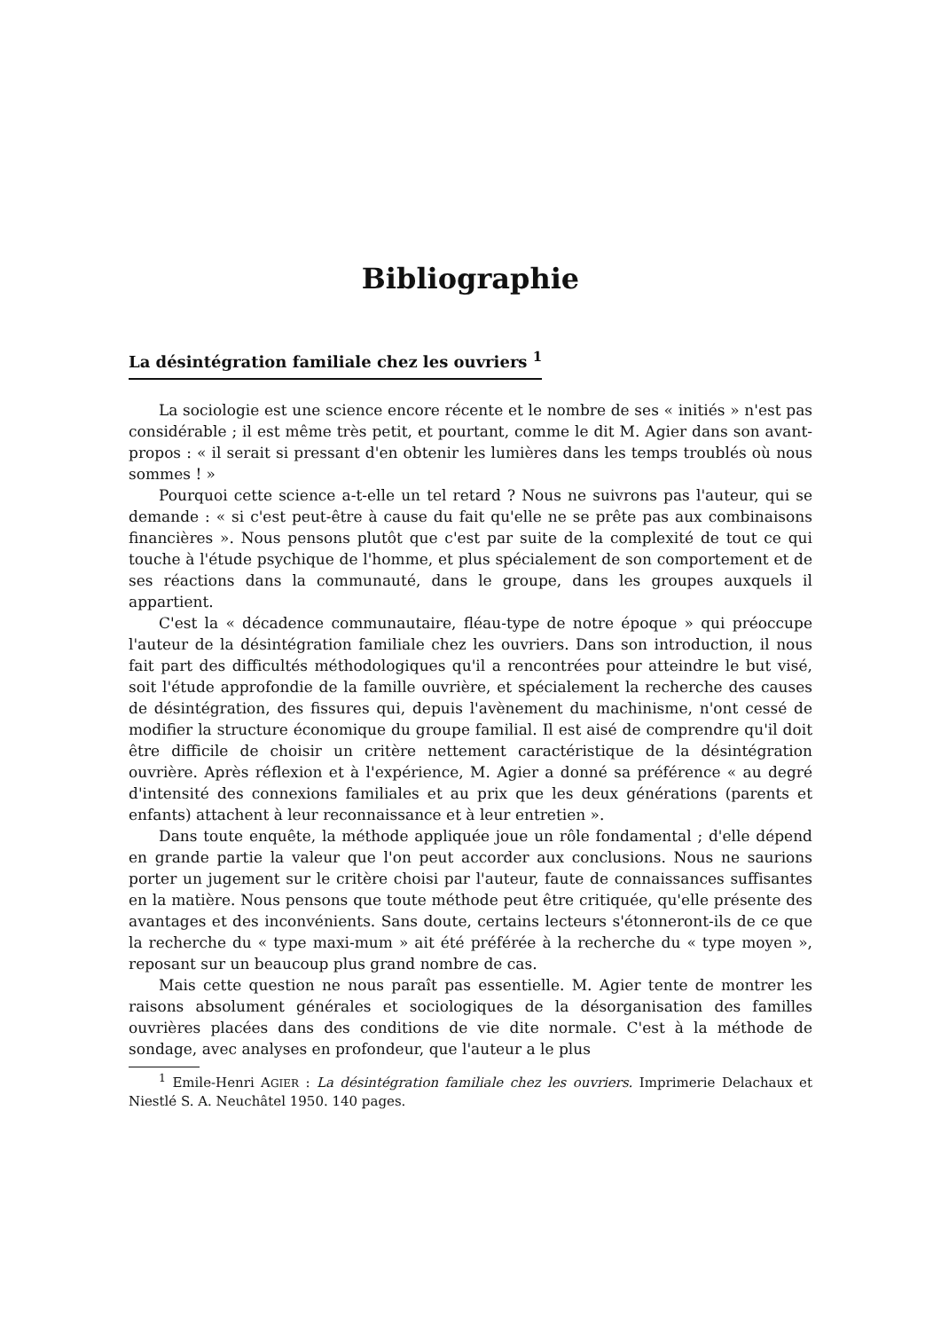Bibliographie
La désintégration familiale chez les ouvriers <sup>1</sup>
La sociologie est une science encore récente et le nombre de ses « initiés » n'est pas considérable ; il est même très petit, et pourtant, comme le dit M. Agier dans son avant-propos : « il serait si pressant d'en obtenir les lumières dans les temps troublés où nous sommes ! »
Pourquoi cette science a-t-elle un tel retard ? Nous ne suivrons pas l'auteur, qui se demande : « si c'est peut-être à cause du fait qu'elle ne se prête pas aux combinaisons financières ». Nous pensons plutôt que c'est par suite de la complexité de tout ce qui touche à l'étude psychique de l'homme, et plus spécialement de son comportement et de ses réactions dans la communauté, dans le groupe, dans les groupes auxquels il appartient.
C'est la « décadence communautaire, fléau-type de notre époque » qui préoccupe l'auteur de la désintégration familiale chez les ouvriers. Dans son introduction, il nous fait part des difficultés méthodologiques qu'il a rencontrées pour atteindre le but visé, soit l'étude approfondie de la famille ouvrière, et spécialement la recherche des causes de désintégration, des fissures qui, depuis l'avènement du machinisme, n'ont cessé de modifier la structure économique du groupe familial. Il est aisé de comprendre qu'il doit être difficile de choisir un critère nettement caractéristique de la désintégration ouvrière. Après réflexion et à l'expérience, M. Agier a donné sa préférence « au degré d'intensité des connexions familiales et au prix que les deux générations (parents et enfants) attachent à leur reconnaissance et à leur entretien ».
Dans toute enquête, la méthode appliquée joue un rôle fondamental ; d'elle dépend en grande partie la valeur que l'on peut accorder aux conclusions. Nous ne saurions porter un jugement sur le critère choisi par l'auteur, faute de connaissances suffisantes en la matière. Nous pensons que toute méthode peut être critiquée, qu'elle présente des avantages et des inconvénients. Sans doute, certains lecteurs s'étonneront-ils de ce que la recherche du « type maxi-mum » ait été préférée à la recherche du « type moyen », reposant sur un beaucoup plus grand nombre de cas.
Mais cette question ne nous paraît pas essentielle. M. Agier tente de montrer les raisons absolument générales et sociologiques de la désorganisation des familles ouvrières placées dans des conditions de vie dite normale. C'est à la méthode de sondage, avec analyses en profondeur, que l'auteur a le plus
<sup>1</sup> Emile-Henri AGIER : La désintégration familiale chez les ouvriers. Imprimerie Delachaux et Niestlé S. A. Neuchâtel 1950. 140 pages.